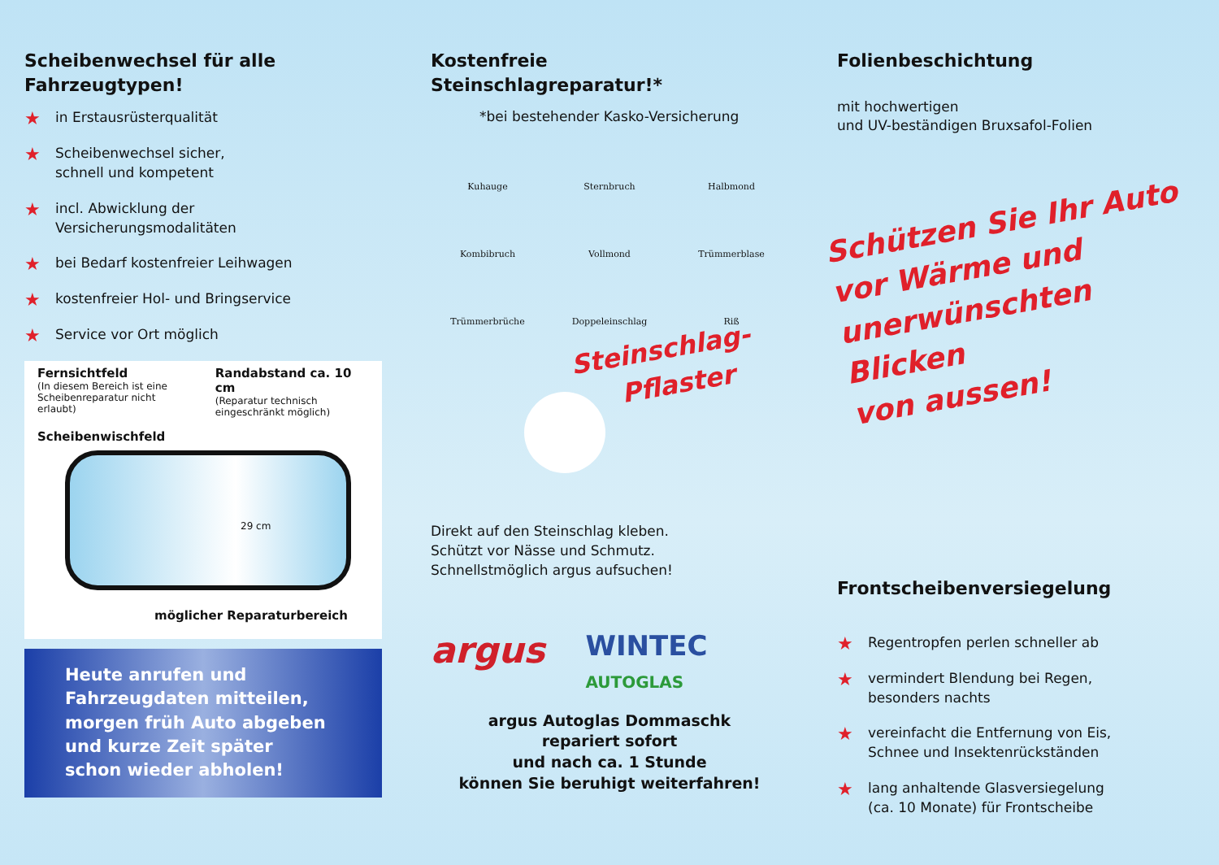Scheibenwechsel für alle
Fahrzeugtypen!
★ in Erstausrüsterqualität
★ Scheibenwechsel sicher,
schnell und kompetent
★ incl. Abwicklung der
Versicherungsmodalitäten
★ bei Bedarf kostenfreier Leihwagen
★ kostenfreier Hol- und Bringservice
★ Service vor Ort möglich
Fernsichtfeld
(In diesem Bereich ist eine
Scheibenreparatur nicht erlaubt)
Randabstand ca. 10 cm
(Reparatur technisch
eingeschränkt möglich)
Scheibenwischfeld
29 cm
möglicher Reparaturbereich
Heute anrufen und
Fahrzeugdaten mitteilen,
morgen früh Auto abgeben
und kurze Zeit später
schon wieder abholen!
Kostenfreie
Steinschlagreparatur!*
*bei bestehender Kasko-Versicherung
Kuhauge
Sternbruch
Halbmond
Kombibruch
Vollmond
Trümmerblase
Trümmerbrüche
Doppeleinschlag
Riß
Steinschlag-
Pflaster
Direkt auf den Steinschlag kleben.
Schützt vor Nässe und Schmutz.
Schnellstmöglich argus aufsuchen!
argus WINTEC
AUTOGLAS
argus Autoglas Dommaschk
repariert sofort
und nach ca. 1 Stunde
können Sie beruhigt weiterfahren!
Folienbeschichtung
mit hochwertigen
und UV-beständigen Bruxsafol-Folien
Schützen Sie Ihr Auto
vor Wärme und
unerwünschten Blicken
von aussen!
Frontscheibenversiegelung
★ Regentropfen perlen schneller ab
★ vermindert Blendung bei Regen,
besonders nachts
★ vereinfacht die Entfernung von Eis,
Schnee und Insektenrückständen
★ lang anhaltende Glasversiegelung
(ca. 10 Monate) für Frontscheibe